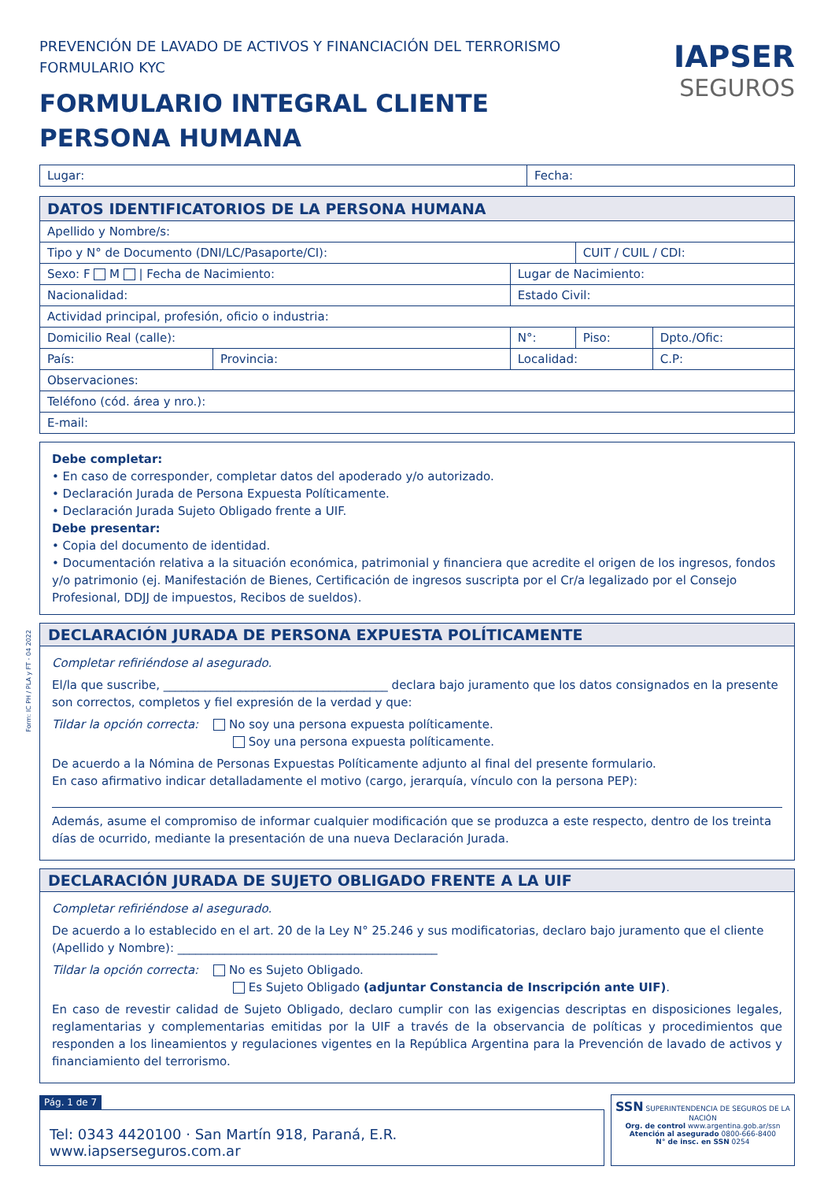Form: IC PH / PLA y FT - 04 2022
PREVENCIÓN DE LAVADO DE ACTIVOS Y FINANCIACIÓN DEL TERRORISMO
FORMULARIO KYC
FORMULARIO INTEGRAL CLIENTE
PERSONA HUMANA
IAPSER
SEGUROS
| Lugar: | Fecha: |
| DATOS IDENTIFICATORIOS DE LA PERSONA HUMANA | | | | | |
| Apellido y Nombre/s: | | | | | |
| Tipo y N° de Documento (DNI/LC/Pasaporte/CI): | | | | CUIT / CUIL / CDI: | |
| Sexo: F M / Fecha de Nacimiento: | | | Lugar de Nacimiento: | | |
| Nacionalidad: | | | Estado Civil: | | |
| Actividad principal, profesión, oficio o industria: | | | | | |
| Domicilio Real (calle): | | | N°: | Piso: | Dpto./Ofic: |
| País: | Provincia: | Localidad: | | | C.P: |
| Observaciones: | | | | | |
| Teléfono (cód. área y nro.): | | | | | |
| E-mail: | | | | | |
Debe completar:
• En caso de corresponder, completar datos del apoderado y/o autorizado.
• Declaración Jurada de Persona Expuesta Políticamente.
• Declaración Jurada Sujeto Obligado frente a UIF.
Debe presentar:
• Copia del documento de identidad.
• Documentación relativa a la situación económica, patrimonial y financiera que acredite el origen de los ingresos, fondos y/o patrimonio (ej. Manifestación de Bienes, Certificación de ingresos suscripta por el Cr/a legalizado por el Consejo Profesional, DDJJ de impuestos, Recibos de sueldos).
DECLARACIÓN JURADA DE PERSONA EXPUESTA POLÍTICAMENTE
Completar refiriéndose al asegurado.
El/la que suscribe, ______________________________________ declara bajo juramento que los datos consignados en la presente son correctos, completos y fiel expresión de la verdad y que:
Tildar la opción correcta: No soy una persona expuesta políticamente.
Soy una persona expuesta políticamente.
De acuerdo a la Nómina de Personas Expuestas Políticamente adjunto al final del presente formulario.
En caso afirmativo indicar detalladamente el motivo (cargo, jerarquía, vínculo con la persona PEP):
Además, asume el compromiso de informar cualquier modificación que se produzca a este respecto, dentro de los treinta días de ocurrido, mediante la presentación de una nueva Declaración Jurada.
DECLARACIÓN JURADA DE SUJETO OBLIGADO FRENTE A LA UIF
Completar refiriéndose al asegurado.
De acuerdo a lo establecido en el art. 20 de la Ley N° 25.246 y sus modificatorias, declaro bajo juramento que el cliente (Apellido y Nombre): ____________________________________________
Tildar la opción correcta: No es Sujeto Obligado.
Es Sujeto Obligado (adjuntar Constancia de Inscripción ante UIF).
En caso de revestir calidad de Sujeto Obligado, declaro cumplir con las exigencias descriptas en disposiciones legales, reglamentarias y complementarias emitidas por la UIF a través de la observancia de políticas y procedimientos que responden a los lineamientos y regulaciones vigentes en la República Argentina para la Prevención de lavado de activos y financiamiento del terrorismo.
Pág. 1 de 7
Tel: 0343 4420100 · San Martín 918, Paraná, E.R. www.iapserseguros.com.ar
SSN SUPERINTENDENCIA DE SEGUROS DE LA NACIÓN
Org. de control www.argentina.gob.ar/ssn
Atención al asegurado 0800-666-8400
N° de insc. en SSN 0254